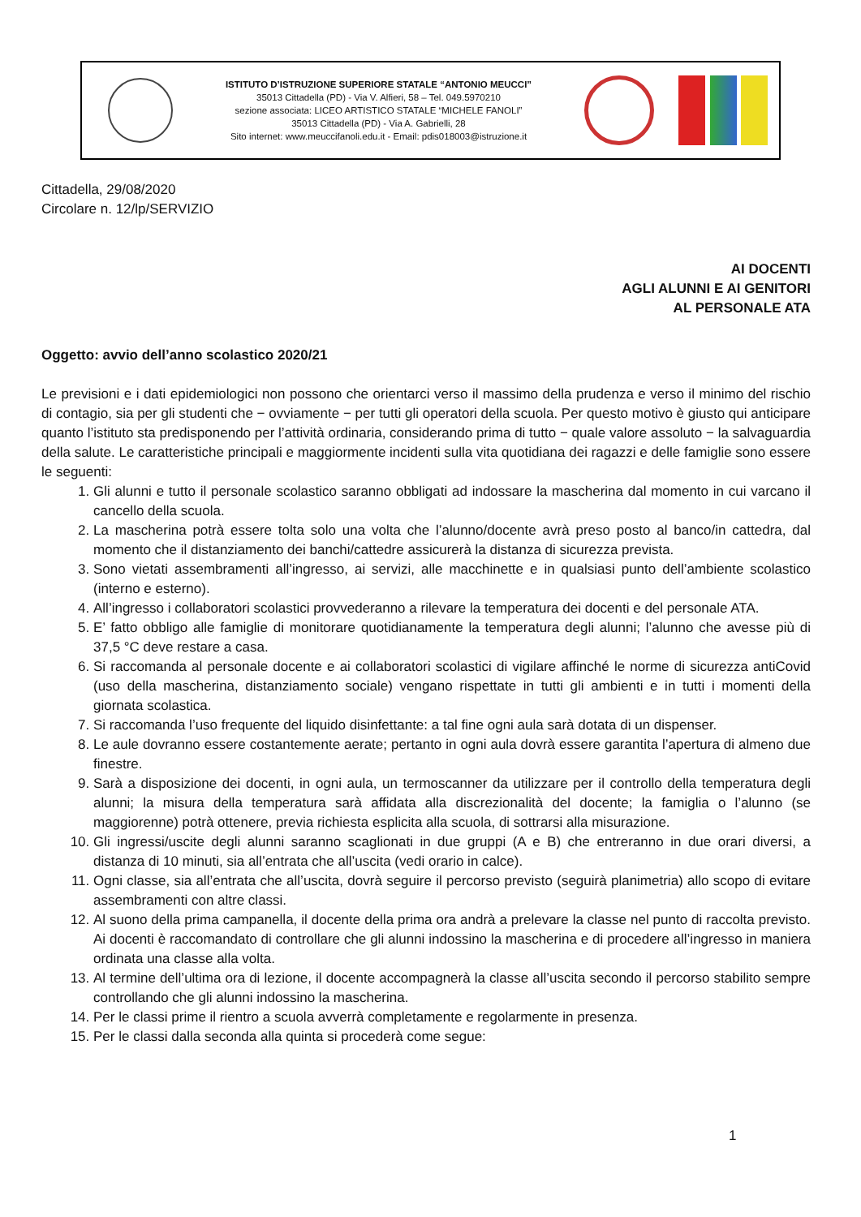ISTITUTO D’ISTRUZIONE SUPERIORE STATALE “ANTONIO MEUCCI”
35013 Cittadella (PD) - Via V. Alfieri, 58 – Tel. 049.5970210
sezione associata: LICEO ARTISTICO STATALE “MICHELE FANOLI”
35013 Cittadella (PD) - Via A. Gabrielli, 28
Sito internet: www.meuccifanoli.edu.it - Email: pdis018003@istruzione.it
Cittadella, 29/08/2020
Circolare n. 12/lp/SERVIZIO
AI DOCENTI
AGLI ALUNNI E AI GENITORI
AL PERSONALE ATA
Oggetto: avvio dell’anno scolastico 2020/21
Le previsioni e i dati epidemiologici non possono che orientarci verso il massimo della prudenza e verso il minimo del rischio di contagio, sia per gli studenti che − ovviamente − per tutti gli operatori della scuola. Per questo motivo è giusto qui anticipare quanto l’istituto sta predisponendo per l’attività ordinaria, considerando prima di tutto − quale valore assoluto − la salvaguardia della salute. Le caratteristiche principali e maggiormente incidenti sulla vita quotidiana dei ragazzi e delle famiglie sono essere le seguenti:
1. Gli alunni e tutto il personale scolastico saranno obbligati ad indossare la mascherina dal momento in cui varcano il cancello della scuola.
2. La mascherina potrà essere tolta solo una volta che l’alunno/docente avrà preso posto al banco/in cattedra, dal momento che il distanziamento dei banchi/cattedre assicurerà la distanza di sicurezza prevista.
3. Sono vietati assembramenti all’ingresso, ai servizi, alle macchinette e in qualsiasi punto dell’ambiente scolastico (interno e esterno).
4. All’ingresso i collaboratori scolastici provvederanno a rilevare la temperatura dei docenti e del personale ATA.
5. E’ fatto obbligo alle famiglie di monitorare quotidianamente la temperatura degli alunni; l’alunno che avesse più di 37,5 °C deve restare a casa.
6. Si raccomanda al personale docente e ai collaboratori scolastici di vigilare affinché le norme di sicurezza antiCovid (uso della mascherina, distanziamento sociale) vengano rispettate in tutti gli ambienti e in tutti i momenti della giornata scolastica.
7. Si raccomanda l’uso frequente del liquido disinfettante: a tal fine ogni aula sarà dotata di un dispenser.
8. Le aule dovranno essere costantemente aerate; pertanto in ogni aula dovrà essere garantita l’apertura di almeno due finestre.
9. Sarà a disposizione dei docenti, in ogni aula, un termoscanner da utilizzare per il controllo della temperatura degli alunni; la misura della temperatura sarà affidata alla discrezionalità del docente; la famiglia o l’alunno (se maggiorenne) potrà ottenere, previa richiesta esplicita alla scuola, di sottrarsi alla misurazione.
10. Gli ingressi/uscite degli alunni saranno scaglionati in due gruppi (A e B) che entreranno in due orari diversi, a distanza di 10 minuti, sia all’entrata che all’uscita (vedi orario in calce).
11. Ogni classe, sia all’entrata che all’uscita, dovrà seguire il percorso previsto (seguirà planimetria) allo scopo di evitare assembramenti con altre classi.
12. Al suono della prima campanella, il docente della prima ora andrà a prelevare la classe nel punto di raccolta previsto. Ai docenti è raccomandato di controllare che gli alunni indossino la mascherina e di procedere all’ingresso in maniera ordinata una classe alla volta.
13. Al termine dell’ultima ora di lezione, il docente accompagnerà la classe all’uscita secondo il percorso stabilito sempre controllando che gli alunni indossino la mascherina.
14. Per le classi prime il rientro a scuola avverrà completamente e regolarmente in presenza.
15. Per le classi dalla seconda alla quinta si procederà come segue:
1